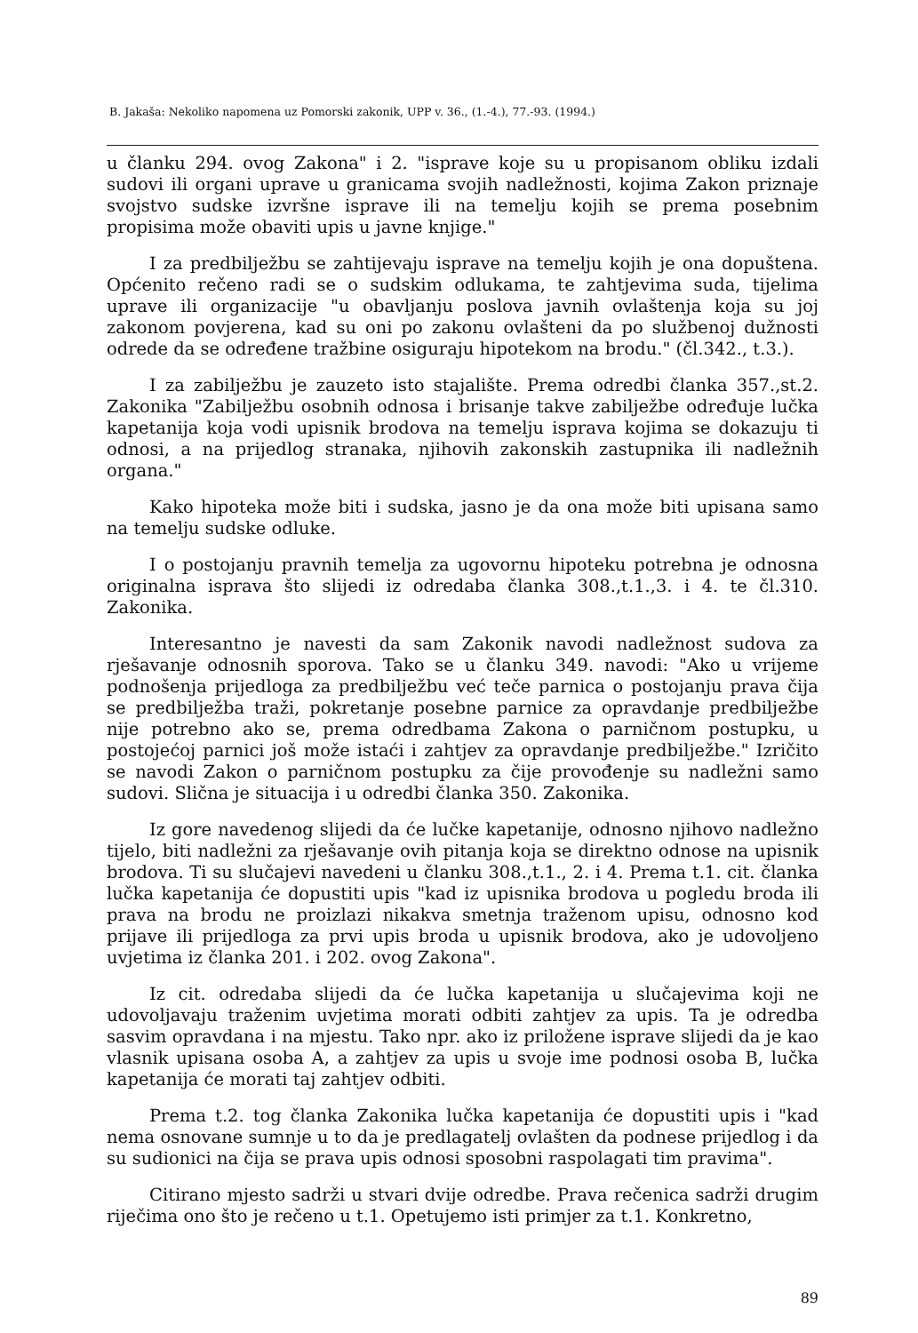B. Jakaša: Nekoliko napomena uz Pomorski zakonik, UPP v. 36., (1.-4.), 77.-93. (1994.)
u članku 294. ovog Zakona" i 2. "isprave koje su u propisanom obliku izdali sudovi ili organi uprave u granicama svojih nadležnosti, kojima Zakon priznaje svojstvo sudske izvršne isprave ili na temelju kojih se prema posebnim propisima može obaviti upis u javne knjige."
I za predbilježbu se zahtijevaju isprave na temelju kojih je ona dopuštena. Općenito rečeno radi se o sudskim odlukama, te zahtjevima suda, tijelima uprave ili organizacije "u obavljanju poslova javnih ovlaštenja koja su joj zakonom povjerena, kad su oni po zakonu ovlašteni da po službenoj dužnosti odrede da se određene tražbine osiguraju hipotekom na brodu." (čl.342., t.3.).
I za zabilježbu je zauzeto isto stajalište. Prema odredbi članka 357.,st.2. Zakonika "Zabilježbu osobnih odnosa i brisanje takve zabilježbe određuje lučka kapetanija koja vodi upisnik brodova na temelju isprava kojima se dokazuju ti odnosi, a na prijedlog stranaka, njihovih zakonskih zastupnika ili nadležnih organa."
Kako hipoteka može biti i sudska, jasno je da ona može biti upisana samo na temelju sudske odluke.
I o postojanju pravnih temelja za ugovornu hipoteku potrebna je odnosna originalna isprava što slijedi iz odredaba članka 308.,t.1.,3. i 4. te čl.310. Zakonika.
Interesantno je navesti da sam Zakonik navodi nadležnost sudova za rješavanje odnosnih sporova. Tako se u članku 349. navodi: "Ako u vrijeme podnošenja prijedloga za predbilježbu već teče parnica o postojanju prava čija se predbilježba traži, pokretanje posebne parnice za opravdanje predbilježbe nije potrebno ako se, prema odredbama Zakona o parničnom postupku, u postojećoj parnici još može istaći i zahtjev za opravdanje predbilježbe." Izričito se navodi Zakon o parničnom postupku za čije provođenje su nadležni samo sudovi. Slična je situacija i u odredbi članka 350. Zakonika.
Iz gore navedenog slijedi da će lučke kapetanije, odnosno njihovo nadležno tijelo, biti nadležni za rješavanje ovih pitanja koja se direktno odnose na upisnik brodova. Ti su slučajevi navedeni u članku 308.,t.1., 2. i 4. Prema t.1. cit. članka lučka kapetanija će dopustiti upis "kad iz upisnika brodova u pogledu broda ili prava na brodu ne proizlazi nikakva smetnja traženom upisu, odnosno kod prijave ili prijedloga za prvi upis broda u upisnik brodova, ako je udovoljeno uvjetima iz članka 201. i 202. ovog Zakona".
Iz cit. odredaba slijedi da će lučka kapetanija u slučajevima koji ne udovoljavaju traženim uvjetima morati odbiti zahtjev za upis. Ta je odredba sasvim opravdana i na mjestu. Tako npr. ako iz priložene isprave slijedi da je kao vlasnik upisana osoba A, a zahtjev za upis u svoje ime podnosi osoba B, lučka kapetanija će morati taj zahtjev odbiti.
Prema t.2. tog članka Zakonika lučka kapetanija će dopustiti upis i "kad nema osnovane sumnje u to da je predlagatelj ovlašten da podnese prijedlog i da su sudionici na čija se prava upis odnosi sposobni raspolagati tim pravima".
Citirano mjesto sadrži u stvari dvije odredbe. Prava rečenica sadrži drugim riječima ono što je rečeno u t.1. Opetujemo isti primjer za t.1. Konkretno,
89